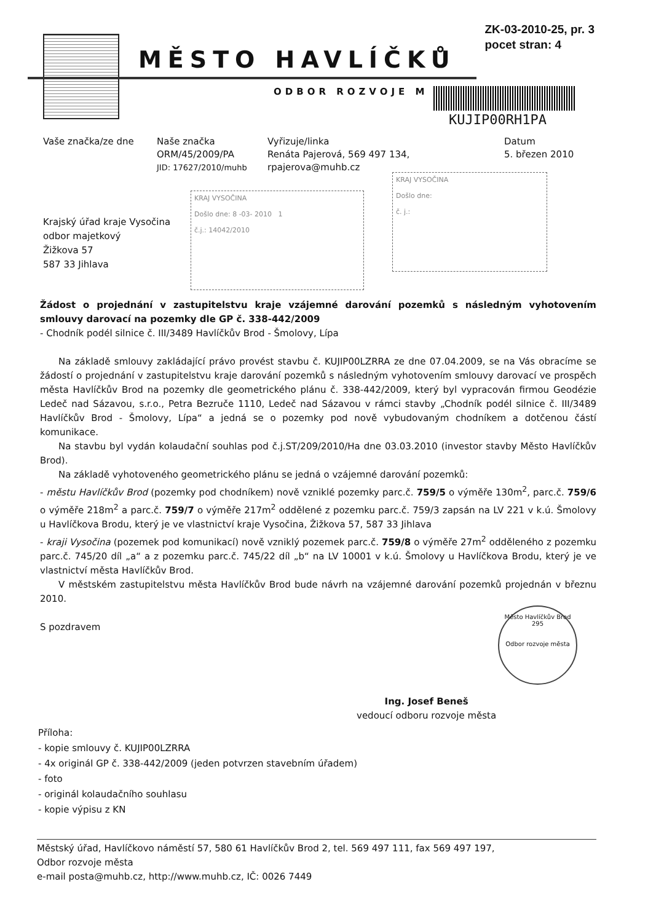ZK-03-2010-25, pr. 3
pocet stran: 4
MĚSTO HAVLÍČKŮ
ODBOR ROZVOJE M
KUJIP00RH1PA
Vaše značka/ze dne Naše značka
ORM/45/2009/PA
JID: 17627/2010/muhb
Vyřizuje/linka
Renáta Pajerová, 569 497 134,
rpajerova@muhb.cz
Datum
5. březen 2010
Krajský úřad kraje Vysočina
odbor majetkový
Žižkova 57
587 33 Jihlava
KRAJ VYSOČINA
Došlo dne: 8 -03- 2010 1
č.j.: 14042/2010
KRAJ VYSOČINA
Došlo dne:
č. j.:
Žádost o projednání v zastupitelstvu kraje vzájemné darování pozemků s následným vyhotovením smlouvy darovací na pozemky dle GP č. 338-442/2009
- Chodník podél silnice č. III/3489 Havlíčkův Brod - Šmolovy, Lípa
Na základě smlouvy zakládající právo provést stavbu č. KUJIP00LZRRA ze dne 07.04.2009, se na Vás obracíme se žádostí o projednání v zastupitelstvu kraje darování pozemků s následným vyhotovením smlouvy darovací ve prospěch města Havlíčkův Brod na pozemky dle geometrického plánu č. 338-442/2009, který byl vypracován firmou Geodézie Ledeč nad Sázavou, s.r.o., Petra Bezruče 1110, Ledeč nad Sázavou v rámci stavby „Chodník podél silnice č. III/3489 Havlíčkův Brod - Šmolovy, Lípa“ a jedná se o pozemky pod nově vybudovaným chodníkem a dotčenou částí komunikace.
Na stavbu byl vydán kolaudační souhlas pod č.j.ST/209/2010/Ha dne 03.03.2010 (investor stavby Město Havlíčkův Brod).
Na základě vyhotoveného geometrického plánu se jedná o vzájemné darování pozemků:
- městu Havlíčkův Brod (pozemky pod chodníkem) nově vzniklé pozemky parc.č. 759/5 o výměře 130m<sup>2</sup>, parc.č. 759/6 o výměře 218m<sup>2</sup> a parc.č. 759/7 o výměře 217m<sup>2</sup> oddělené z pozemku parc.č. 759/3 zapsán na LV 221 v k.ú. Šmolovy u Havlíčkova Brodu, který je ve vlastnictví kraje Vysočina, Žižkova 57, 587 33 Jihlava
- kraji Vysočina (pozemek pod komunikací) nově vzniklý pozemek parc.č. 759/8 o výměře 27m<sup>2</sup> odděleného z pozemku parc.č. 745/20 díl „a“ a z pozemku parc.č. 745/22 díl „b“ na LV 10001 v k.ú. Šmolovy u Havlíčkova Brodu, který je ve vlastnictví města Havlíčkův Brod.
V městském zastupitelstvu města Havlíčkův Brod bude návrh na vzájemné darování pozemků projednán v březnu 2010.
S pozdravem
Město Havlíčkův Brod
295
Odbor rozvoje města
Ing. Josef Beneš
vedoucí odboru rozvoje města
Příloha:
- kopie smlouvy č. KUJIP00LZRRA
- 4x originál GP č. 338-442/2009 (jeden potvrzen stavebním úřadem)
- foto
- originál kolaudačního souhlasu
- kopie výpisu z KN
Městský úřad, Havlíčkovo náměstí 57, 580 61 Havlíčkův Brod 2, tel. 569 497 111, fax 569 497 197,
Odbor rozvoje města
e-mail posta@muhb.cz, http://www.muhb.cz, IČ: 0026 7449